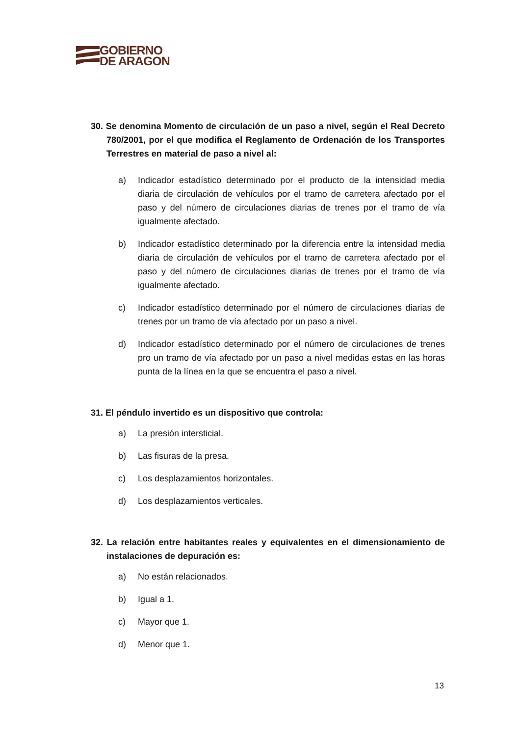GOBIERNO
DE ARAGON
30. Se denomina Momento de circulación de un paso a nivel, según el Real Decreto 780/2001, por el que modifica el Reglamento de Ordenación de los Transportes Terrestres en material de paso a nivel al:
a) Indicador estadístico determinado por el producto de la intensidad media diaria de circulación de vehículos por el tramo de carretera afectado por el paso y del número de circulaciones diarias de trenes por el tramo de vía igualmente afectado.
b) Indicador estadístico determinado por la diferencia entre la intensidad media diaria de circulación de vehículos por el tramo de carretera afectado por el paso y del número de circulaciones diarias de trenes por el tramo de vía igualmente afectado.
c) Indicador estadístico determinado por el número de circulaciones diarias de trenes por un tramo de vía afectado por un paso a nivel.
d) Indicador estadístico determinado por el número de circulaciones de trenes pro un tramo de vía afectado por un paso a nivel medidas estas en las horas punta de la línea en la que se encuentra el paso a nivel.
31. El péndulo invertido es un dispositivo que controla:
a) La presión intersticial.
b) Las fisuras de la presa.
c) Los desplazamientos horizontales.
d) Los desplazamientos verticales.
32. La relación entre habitantes reales y equivalentes en el dimensionamiento de instalaciones de depuración es:
a) No están relacionados.
b) Igual a 1.
c) Mayor que 1.
d) Menor que 1.
13